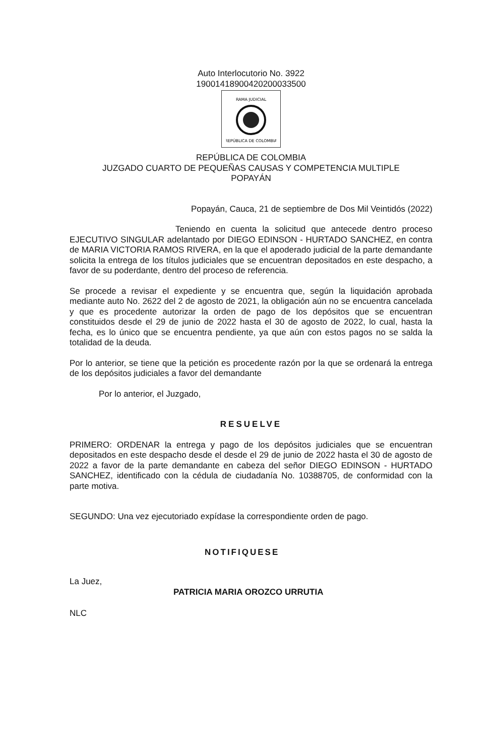Auto Interlocutorio No. 3922
19001418900420200033500
RAMA JUDICIAL
REPÚBLICA DE COLOMBIA
REPÚBLICA DE COLOMBIA
JUZGADO CUARTO DE PEQUEÑAS CAUSAS Y COMPETENCIA MULTIPLE
POPAYÁN
Popayán, Cauca, 21 de septiembre de Dos Mil Veintidós (2022)
Teniendo en cuenta la solicitud que antecede dentro proceso EJECUTIVO SINGULAR adelantado por DIEGO EDINSON - HURTADO SANCHEZ, en contra de MARIA VICTORIA RAMOS RIVERA, en la que el apoderado judicial de la parte demandante solicita la entrega de los títulos judiciales que se encuentran depositados en este despacho, a favor de su poderdante, dentro del proceso de referencia.
Se procede a revisar el expediente y se encuentra que, según la liquidación aprobada mediante auto No. 2622 del 2 de agosto de 2021, la obligación aún no se encuentra cancelada y que es procedente autorizar la orden de pago de los depósitos que se encuentran constituidos desde el 29 de junio de 2022 hasta el 30 de agosto de 2022, lo cual, hasta la fecha, es lo único que se encuentra pendiente, ya que aún con estos pagos no se salda la totalidad de la deuda.
Por lo anterior, se tiene que la petición es procedente razón por la que se ordenará la entrega de los depósitos judiciales a favor del demandante
Por lo anterior, el Juzgado,
RESUELVE
PRIMERO: ORDENAR la entrega y pago de los depósitos judiciales que se encuentran depositados en este despacho desde el desde el 29 de junio de 2022 hasta el 30 de agosto de 2022 a favor de la parte demandante en cabeza del señor DIEGO EDINSON - HURTADO SANCHEZ, identificado con la cédula de ciudadanía No. 10388705, de conformidad con la parte motiva.
SEGUNDO: Una vez ejecutoriado expídase la correspondiente orden de pago.
NOTIFIQUESE
La Juez,
PATRICIA MARIA OROZCO URRUTIA
NLC